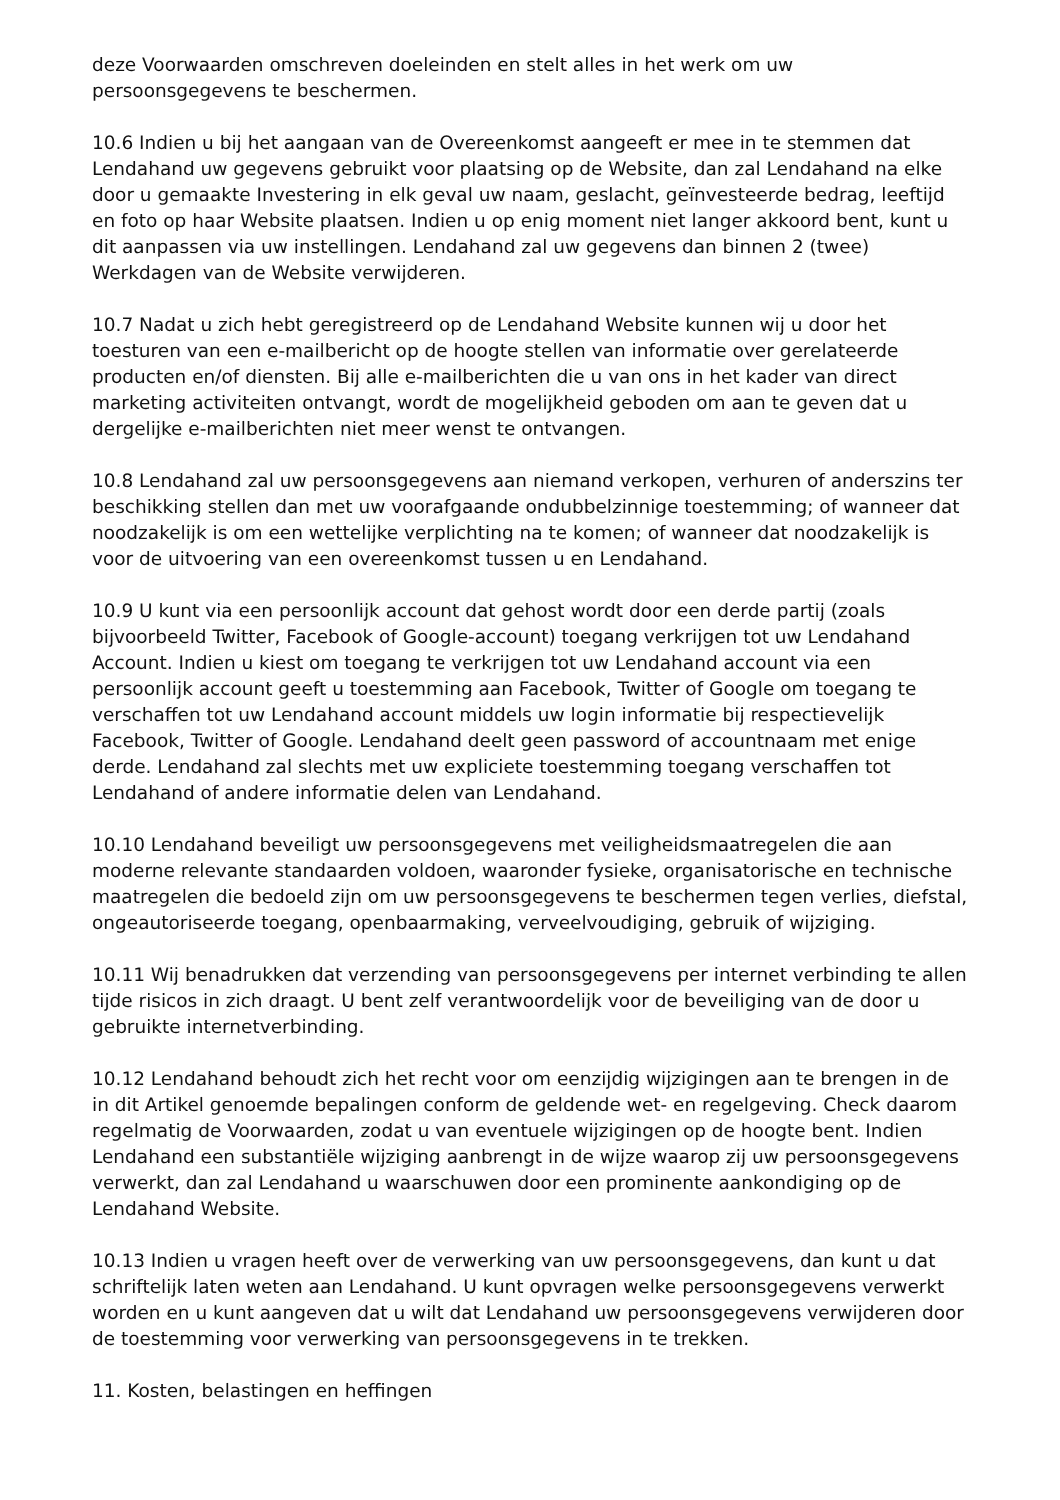deze Voorwaarden omschreven doeleinden en stelt alles in het werk om uw persoonsgegevens te beschermen.
10.6 Indien u bij het aangaan van de Overeenkomst aangeeft er mee in te stemmen dat Lendahand uw gegevens gebruikt voor plaatsing op de Website, dan zal Lendahand na elke door u gemaakte Investering in elk geval uw naam, geslacht, geïnvesteerde bedrag, leeftijd en foto op haar Website plaatsen. Indien u op enig moment niet langer akkoord bent, kunt u dit aanpassen via uw instellingen. Lendahand zal uw gegevens dan binnen 2 (twee) Werkdagen van de Website verwijderen.
10.7 Nadat u zich hebt geregistreerd op de Lendahand Website kunnen wij u door het toesturen van een e-mailbericht op de hoogte stellen van informatie over gerelateerde producten en/of diensten. Bij alle e-mailberichten die u van ons in het kader van direct marketing activiteiten ontvangt, wordt de mogelijkheid geboden om aan te geven dat u dergelijke e-mailberichten niet meer wenst te ontvangen.
10.8 Lendahand zal uw persoonsgegevens aan niemand verkopen, verhuren of anderszins ter beschikking stellen dan met uw voorafgaande ondubbelzinnige toestemming; of wanneer dat noodzakelijk is om een wettelijke verplichting na te komen; of wanneer dat noodzakelijk is voor de uitvoering van een overeenkomst tussen u en Lendahand.
10.9 U kunt via een persoonlijk account dat gehost wordt door een derde partij (zoals bijvoorbeeld Twitter, Facebook of Google-account) toegang verkrijgen tot uw Lendahand Account. Indien u kiest om toegang te verkrijgen tot uw Lendahand account via een persoonlijk account geeft u toestemming aan Facebook, Twitter of Google om toegang te verschaffen tot uw Lendahand account middels uw login informatie bij respectievelijk Facebook, Twitter of Google. Lendahand deelt geen password of accountnaam met enige derde. Lendahand zal slechts met uw expliciete toestemming toegang verschaffen tot Lendahand of andere informatie delen van Lendahand.
10.10 Lendahand beveiligt uw persoonsgegevens met veiligheidsmaatregelen die aan moderne relevante standaarden voldoen, waaronder fysieke, organisatorische en technische maatregelen die bedoeld zijn om uw persoonsgegevens te beschermen tegen verlies, diefstal, ongeautoriseerde toegang, openbaarmaking, verveelvoudiging, gebruik of wijziging.
10.11 Wij benadrukken dat verzending van persoonsgegevens per internet verbinding te allen tijde risicos in zich draagt. U bent zelf verantwoordelijk voor de beveiliging van de door u gebruikte internetverbinding.
10.12 Lendahand behoudt zich het recht voor om eenzijdig wijzigingen aan te brengen in de in dit Artikel genoemde bepalingen conform de geldende wet- en regelgeving. Check daarom regelmatig de Voorwaarden, zodat u van eventuele wijzigingen op de hoogte bent. Indien Lendahand een substantiële wijziging aanbrengt in de wijze waarop zij uw persoonsgegevens verwerkt, dan zal Lendahand u waarschuwen door een prominente aankondiging op de Lendahand Website.
10.13 Indien u vragen heeft over de verwerking van uw persoonsgegevens, dan kunt u dat schriftelijk laten weten aan Lendahand. U kunt opvragen welke persoonsgegevens verwerkt worden en u kunt aangeven dat u wilt dat Lendahand uw persoonsgegevens verwijderen door de toestemming voor verwerking van persoonsgegevens in te trekken.
11. Kosten, belastingen en heffingen